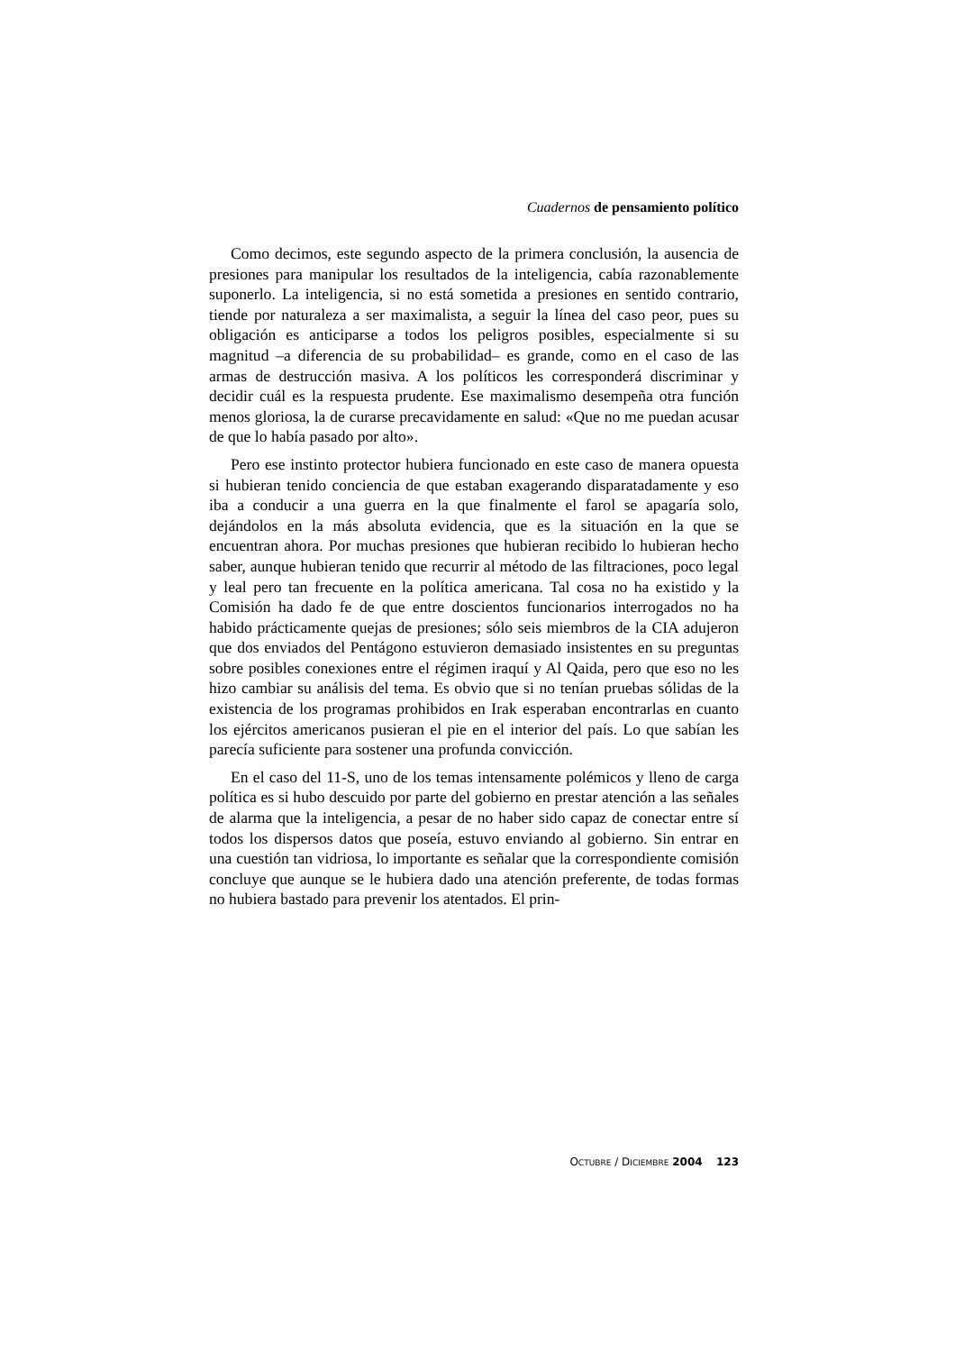Cuadernos de pensamiento político
Como decimos, este segundo aspecto de la primera conclusión, la ausencia de presiones para manipular los resultados de la inteligencia, cabía razonablemente suponerlo. La inteligencia, si no está sometida a presiones en sentido contrario, tiende por naturaleza a ser maximalista, a seguir la línea del caso peor, pues su obligación es anticiparse a todos los peligros posibles, especialmente si su magnitud –a diferencia de su probabilidad– es grande, como en el caso de las armas de destrucción masiva. A los políticos les corresponderá discriminar y decidir cuál es la respuesta prudente. Ese maximalismo desempeña otra función menos gloriosa, la de curarse precavidamente en salud: «Que no me puedan acusar de que lo había pasado por alto».
Pero ese instinto protector hubiera funcionado en este caso de manera opuesta si hubieran tenido conciencia de que estaban exagerando disparatadamente y eso iba a conducir a una guerra en la que finalmente el farol se apagaría solo, dejándolos en la más absoluta evidencia, que es la situación en la que se encuentran ahora. Por muchas presiones que hubieran recibido lo hubieran hecho saber, aunque hubieran tenido que recurrir al método de las filtraciones, poco legal y leal pero tan frecuente en la política americana. Tal cosa no ha existido y la Comisión ha dado fe de que entre doscientos funcionarios interrogados no ha habido prácticamente quejas de presiones; sólo seis miembros de la CIA adujeron que dos enviados del Pentágono estuvieron demasiado insistentes en su preguntas sobre posibles conexiones entre el régimen iraquí y Al Qaida, pero que eso no les hizo cambiar su análisis del tema. Es obvio que si no tenían pruebas sólidas de la existencia de los programas prohibidos en Irak esperaban encontrarlas en cuanto los ejércitos americanos pusieran el pie en el interior del país. Lo que sabían les parecía suficiente para sostener una profunda convicción.
En el caso del 11-S, uno de los temas intensamente polémicos y lleno de carga política es si hubo descuido por parte del gobierno en prestar atención a las señales de alarma que la inteligencia, a pesar de no haber sido capaz de conectar entre sí todos los dispersos datos que poseía, estuvo enviando al gobierno. Sin entrar en una cuestión tan vidriosa, lo importante es señalar que la correspondiente comisión concluye que aunque se le hubiera dado una atención preferente, de todas formas no hubiera bastado para prevenir los atentados. El prin-
OCTUBRE / DICIEMBRE 2004 123